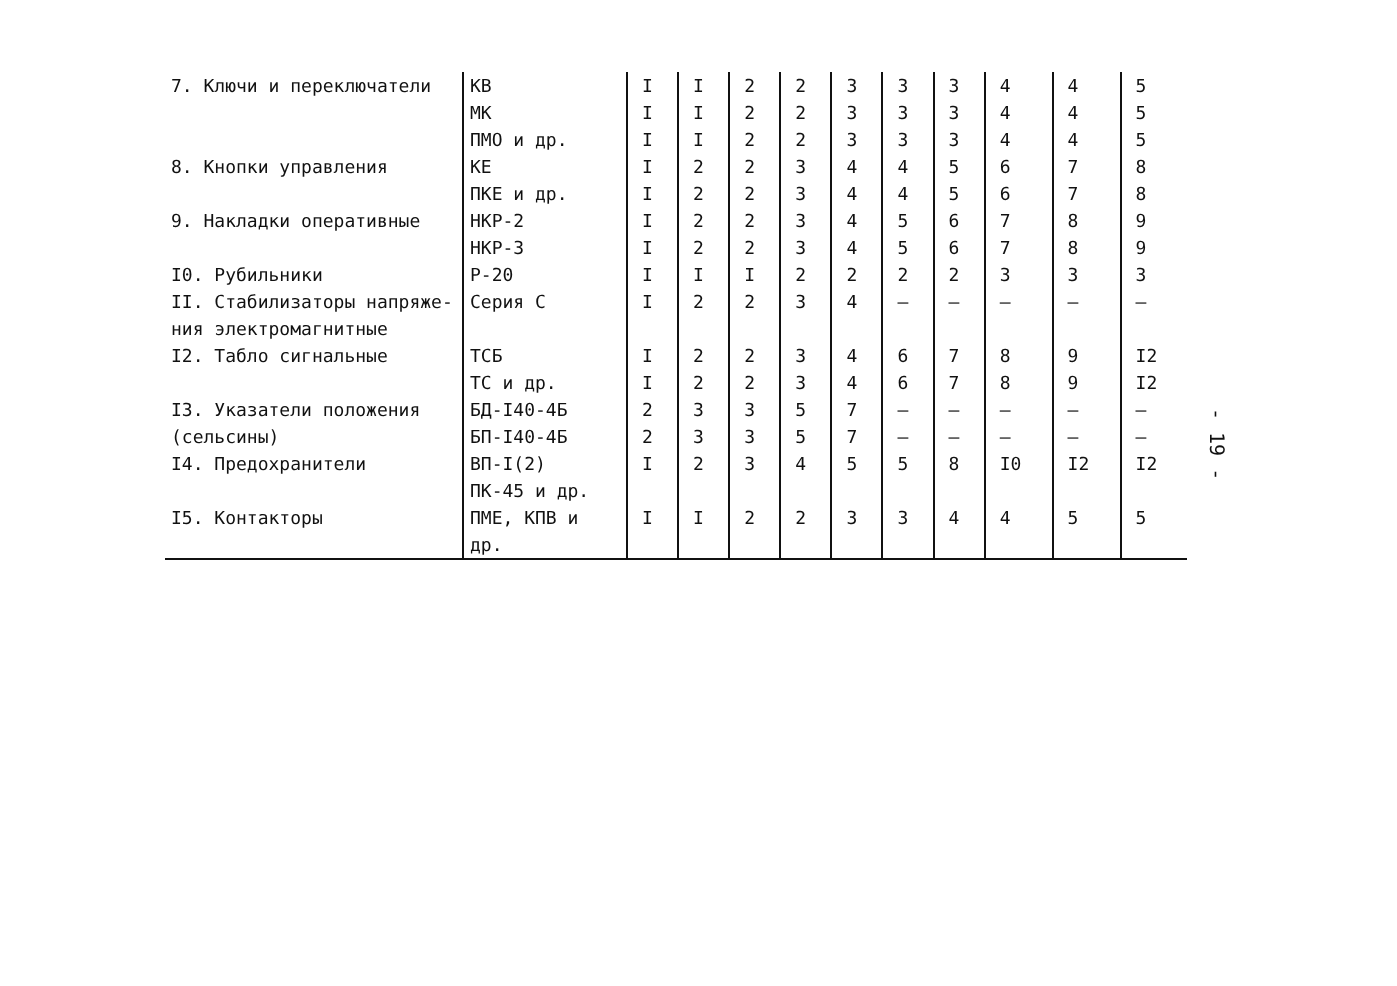| 7. Ключи и переключатели | КВ МК ПМО и др. | I I I | I I I | 2 2 2 | 2 2 2 | 3 3 3 | 3 3 3 | 3 3 3 | 4 4 4 | 4 4 4 | 5 5 5 |
| 8. Кнопки управления | КЕ ПКЕ и др. | I I | 2 2 | 2 2 | 3 3 | 4 4 | 4 4 | 5 5 | 6 6 | 7 7 | 8 8 |
| 9. Накладки оперативные | НКР-2 НКР-3 | I I | 2 2 | 2 2 | 3 3 | 4 4 | 5 5 | 6 6 | 7 7 | 8 8 | 9 9 |
| I0. Рубильники | Р-20 | I | I | I | 2 | 2 | 2 | 2 | 3 | 3 | 3 |
| II. Стабилизаторы напряже-ния электромагнитные | Серия С | I | 2 | 2 | 3 | 4 | – | – | – | – | – |
| I2. Табло сигнальные | ТСБ ТС и др. | I I | 2 2 | 2 2 | 3 3 | 4 4 | 6 6 | 7 7 | 8 8 | 9 9 | I2 I2 |
| I3. Указатели положения (сельсины) | БД-I40-4Б БП-I40-4Б | 2 2 | 3 3 | 3 3 | 5 5 | 7 7 | – – | – – | – – | – – | – – |
| I4. Предохранители | ВП-I(2) ПК-45 и др. | I | 2 | 3 | 4 | 5 | 5 | 8 | I0 | I2 | I2 |
| I5. Контакторы | ПМЕ, КПВ и др. | I | I | 2 | 2 | 3 | 3 | 4 | 4 | 5 | 5 |
- 19 -